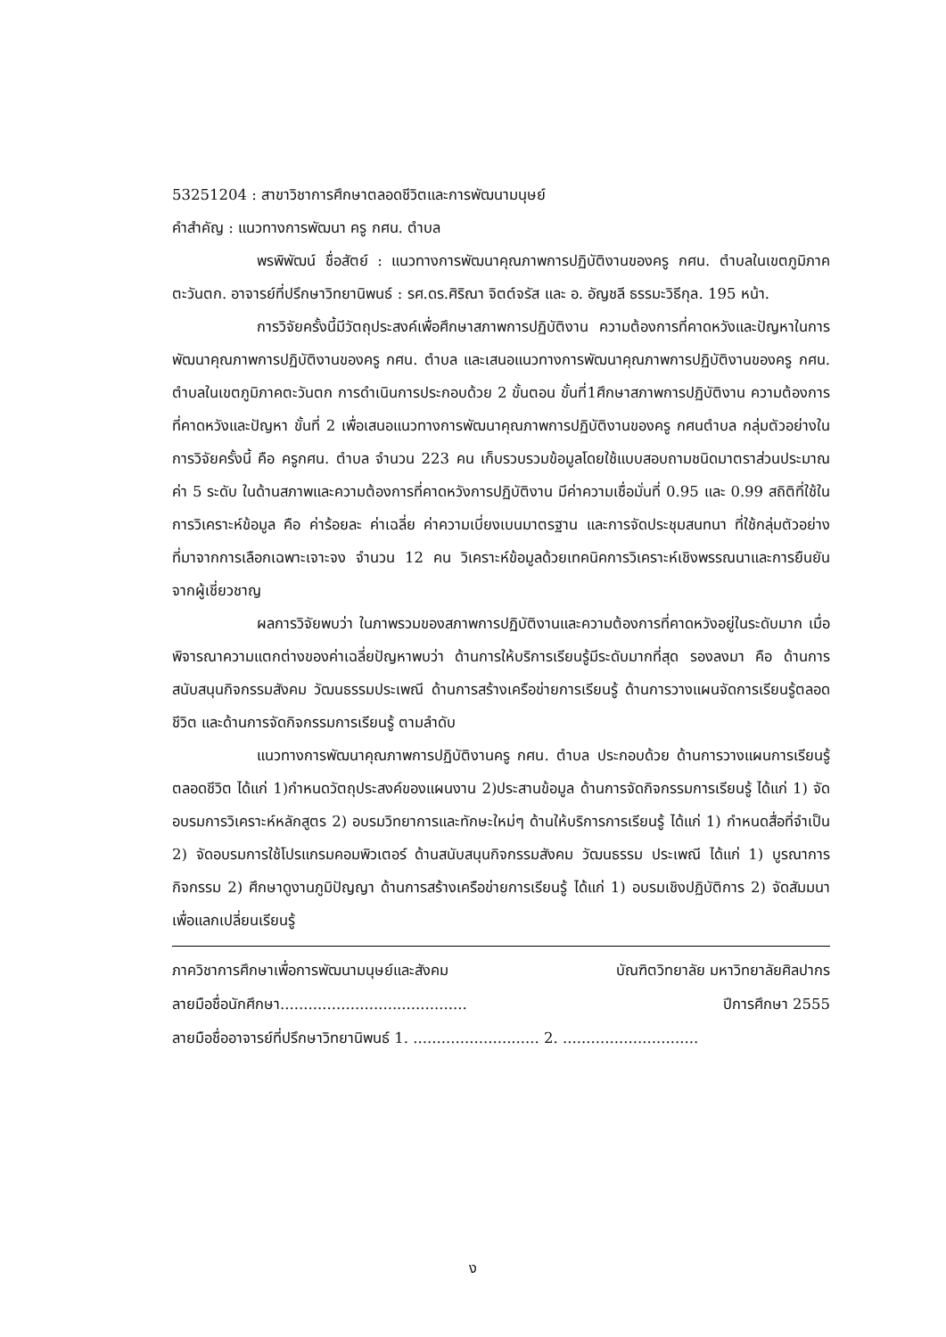53251204 : สาขาวิชาการศึกษาตลอดชีวิตและการพัฒนามนุษย์
คำสำคัญ : แนวทางการพัฒนา ครู กศน. ตำบล
พรพิพัฒน์ ชื่อสัตย์ : แนวทางการพัฒนาคุณภาพการปฏิบัติงานของครู กศน. ตำบลในเขตภูมิภาคตะวันตก. อาจารย์ที่ปรึกษาวิทยานิพนธ์ : รศ.ดร.ศิริณา จิตต์จรัส และ อ. อัญชลี ธรรมะวิธีกุล. 195 หน้า.
การวิจัยครั้งนี้มีวัตถุประสงค์เพื่อศึกษาสภาพการปฏิบัติงาน ความต้องการที่คาดหวังและปัญหาในการพัฒนาคุณภาพการปฏิบัติงานของครู กศน. ตำบล และเสนอแนวทางการพัฒนาคุณภาพการปฏิบัติงานของครู กศน. ตำบลในเขตภูมิภาคตะวันตก การดำเนินการประกอบด้วย 2 ขั้นตอน ขั้นที่1ศึกษาสภาพการปฏิบัติงาน ความต้องการที่คาดหวังและปัญหา ขั้นที่ 2 เพื่อเสนอแนวทางการพัฒนาคุณภาพการปฏิบัติงานของครู กศนตำบล กลุ่มตัวอย่างในการวิจัยครั้งนี้ คือ ครูกศน. ตำบล จำนวน 223 คน เก็บรวบรวมข้อมูลโดยใช้แบบสอบถามชนิดมาตราส่วนประมาณค่า 5 ระดับ ในด้านสภาพและความต้องการที่คาดหวังการปฏิบัติงาน มีค่าความเชื่อมั่นที่ 0.95 และ 0.99 สถิติที่ใช้ในการวิเคราะห์ข้อมูล คือ ค่าร้อยละ ค่าเฉลี่ย ค่าความเบี่ยงเบนมาตรฐาน และการจัดประชุมสนทนา ที่ใช้กลุ่มตัวอย่างที่มาจากการเลือกเฉพาะเจาะจง จำนวน 12 คน วิเคราะห์ข้อมูลด้วยเทคนิคการวิเคราะห์เชิงพรรณนาและการยืนยันจากผู้เชี่ยวชาญ
ผลการวิจัยพบว่า ในภาพรวมของสภาพการปฏิบัติงานและความต้องการที่คาดหวังอยู่ในระดับมาก เมื่อพิจารณาความแตกต่างของค่าเฉลี่ยปัญหาพบว่า ด้านการให้บริการเรียนรู้มีระดับมากที่สุด รองลงมา คือ ด้านการสนับสนุนกิจกรรมสังคม วัฒนธรรมประเพณี ด้านการสร้างเครือข่ายการเรียนรู้ ด้านการวางแผนจัดการเรียนรู้ตลอดชีวิต และด้านการจัดกิจกรรมการเรียนรู้ ตามลำดับ
แนวทางการพัฒนาคุณภาพการปฏิบัติงานครู กศน. ตำบล ประกอบด้วย ด้านการวางแผนการเรียนรู้ตลอดชีวิต ได้แก่ 1)กำหนดวัตถุประสงค์ของแผนงาน 2)ประสานข้อมูล ด้านการจัดกิจกรรมการเรียนรู้ ได้แก่ 1) จัดอบรมการวิเคราะห์หลักสูตร 2) อบรมวิทยาการและทักษะใหม่ๆ ด้านให้บริการการเรียนรู้ ได้แก่ 1) กำหนดสื่อที่จำเป็น 2) จัดอบรมการใช้โปรแกรมคอมพิวเตอร์ ด้านสนับสนุนกิจกรรมสังคม วัฒนธรรม ประเพณี ได้แก่ 1) บูรณาการกิจกรรม 2) ศึกษาดูงานภูมิปัญญา ด้านการสร้างเครือข่ายการเรียนรู้ ได้แก่ 1) อบรมเชิงปฏิบัติการ 2) จัดสัมมนาเพื่อแลกเปลี่ยนเรียนรู้
ภาควิชาการศึกษาเพื่อการพัฒนามนุษย์และสังคม บัณฑิตวิทยาลัย มหาวิทยาลัยศิลปากร
ลายมือชื่อนักศึกษา........................................ ปีการศึกษา 2555
ลายมือชื่ออาจารย์ที่ปรึกษาวิทยานิพนธ์ 1. ........................... 2. .............................
ง